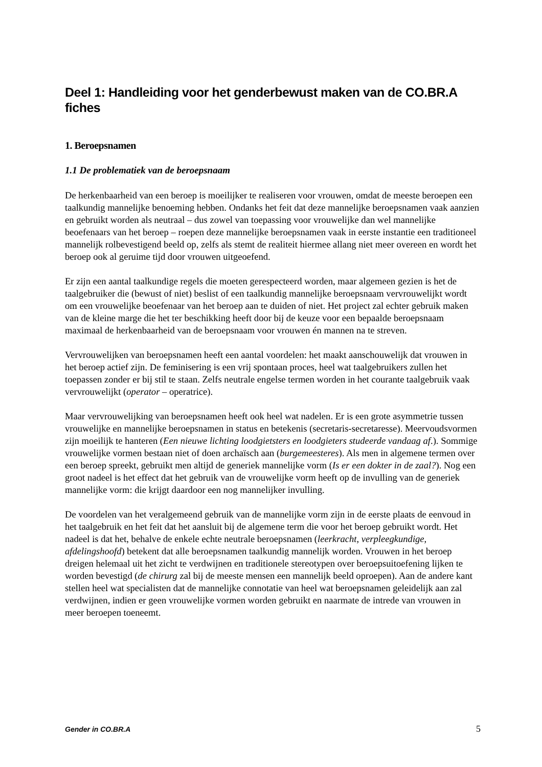Deel 1: Handleiding voor het genderbewust maken van de CO.BR.A fiches
1. Beroepsnamen
1.1 De problematiek van de beroepsnaam
De herkenbaarheid van een beroep is moeilijker te realiseren voor vrouwen, omdat de meeste beroepen een taalkundig mannelijke benoeming hebben. Ondanks het feit dat deze mannelijke beroepsnamen vaak aanzien en gebruikt worden als neutraal – dus zowel van toepassing voor vrouwelijke dan wel mannelijke beoefenaars van het beroep – roepen deze mannelijke beroepsnamen vaak in eerste instantie een traditioneel mannelijk rolbevestigend beeld op, zelfs als stemt de realiteit hiermee allang niet meer overeen en wordt het beroep ook al geruime tijd door vrouwen uitgeoefend.
Er zijn een aantal taalkundige regels die moeten gerespecteerd worden, maar algemeen gezien is het de taalgebruiker die (bewust of niet) beslist of een taalkundig mannelijke beroepsnaam vervrouwelijkt wordt om een vrouwelijke beoefenaar van het beroep aan te duiden of niet. Het project zal echter gebruik maken van de kleine marge die het ter beschikking heeft door bij de keuze voor een bepaalde beroepsnaam maximaal de herkenbaarheid van de beroepsnaam voor vrouwen én mannen na te streven.
Vervrouwelijken van beroepsnamen heeft een aantal voordelen: het maakt aanschouwelijk dat vrouwen in het beroep actief zijn. De feminisering is een vrij spontaan proces, heel wat taalgebruikers zullen het toepassen zonder er bij stil te staan. Zelfs neutrale engelse termen worden in het courante taalgebruik vaak vervrouwelijkt (operator – operatrice).
Maar vervrouwelijking van beroepsnamen heeft ook heel wat nadelen. Er is een grote asymmetrie tussen vrouwelijke en mannelijke beroepsnamen in status en betekenis (secretaris-secretaresse). Meervoudsvormen zijn moeilijk te hanteren (Een nieuwe lichting loodgietsters en loodgieters studeerde vandaag af.). Sommige vrouwelijke vormen bestaan niet of doen archaïsch aan (burgemeesteres). Als men in algemene termen over een beroep spreekt, gebruikt men altijd de generiek mannelijke vorm (Is er een dokter in de zaal?). Nog een groot nadeel is het effect dat het gebruik van de vrouwelijke vorm heeft op de invulling van de generiek mannelijke vorm: die krijgt daardoor een nog mannelijker invulling.
De voordelen van het veralgemeend gebruik van de mannelijke vorm zijn in de eerste plaats de eenvoud in het taalgebruik en het feit dat het aansluit bij de algemene term die voor het beroep gebruikt wordt. Het nadeel is dat het, behalve de enkele echte neutrale beroepsnamen (leerkracht, verpleegkundige, afdelingshoofd) betekent dat alle beroepsnamen taalkundig mannelijk worden. Vrouwen in het beroep dreigen helemaal uit het zicht te verdwijnen en traditionele stereotypen over beroepsuitoefening lijken te worden bevestigd (de chirurg zal bij de meeste mensen een mannelijk beeld oproepen). Aan de andere kant stellen heel wat specialisten dat de mannelijke connotatie van heel wat beroepsnamen geleidelijk aan zal verdwijnen, indien er geen vrouwelijke vormen worden gebruikt en naarmate de intrede van vrouwen in meer beroepen toeneemt.
Gender in CO.BR.A 5